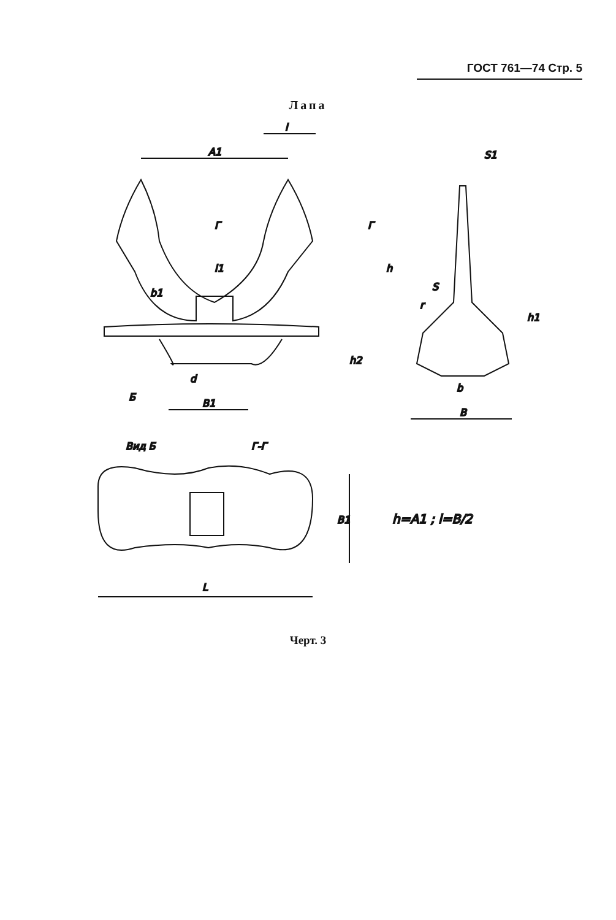ГОСТ 761—74 Стр. 5
Лапа
A1
l
B1
Б
d
h2
h
l1
b1
Г
Г
B
b
S1
S
r
h1
Вид Б
Г-Г
L
B1
h=A1 ; l=B/2
Черт. 3